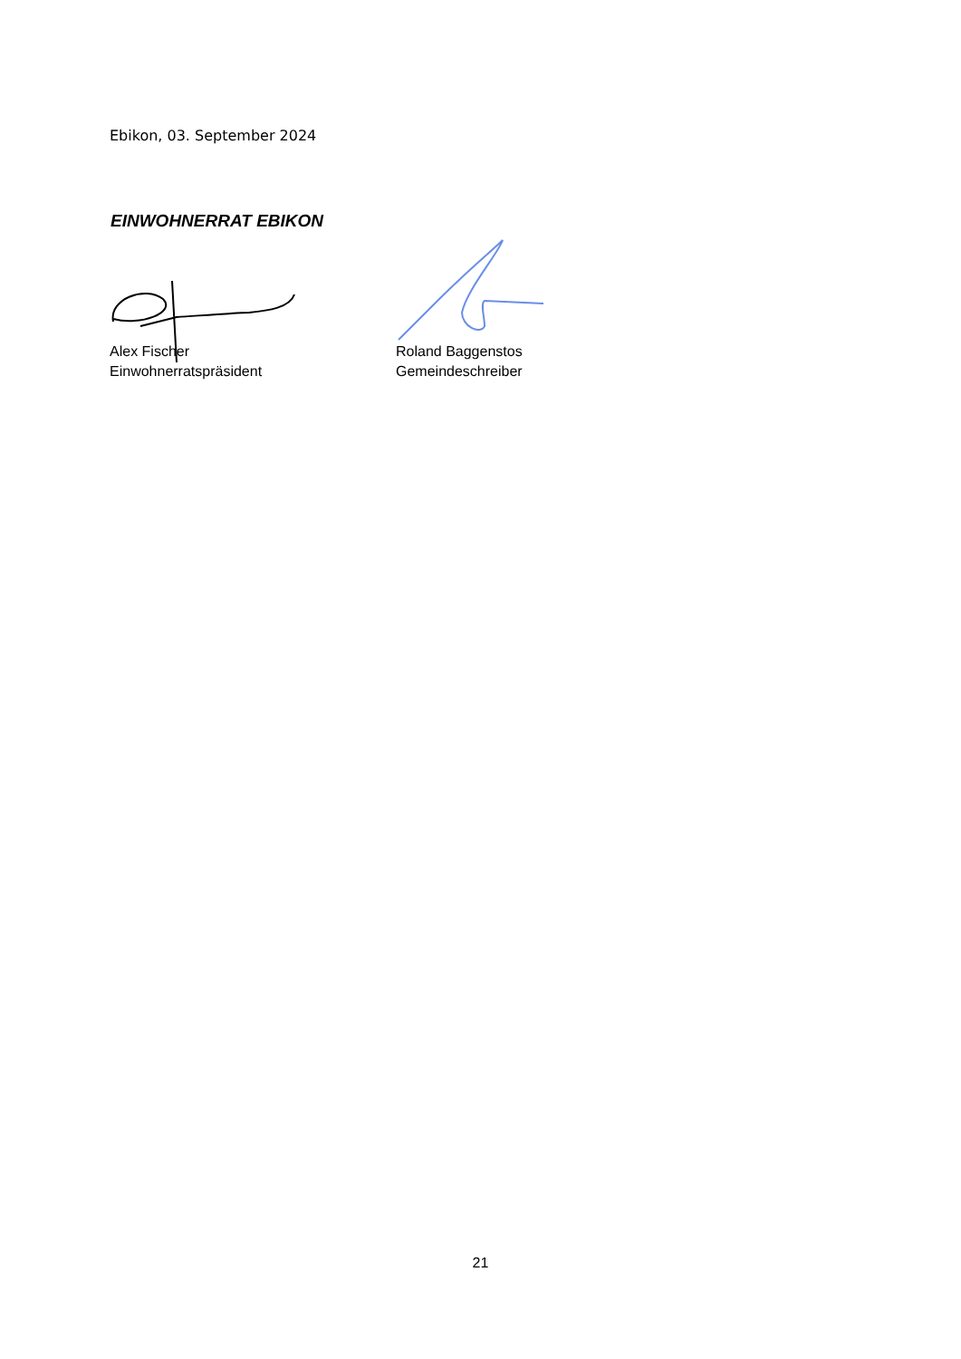Ebikon, 03. September 2024
EINWOHNERRAT EBIKON
Alex Fischer
Einwohnerratspräsident
Roland Baggenstos
Gemeindeschreiber
21